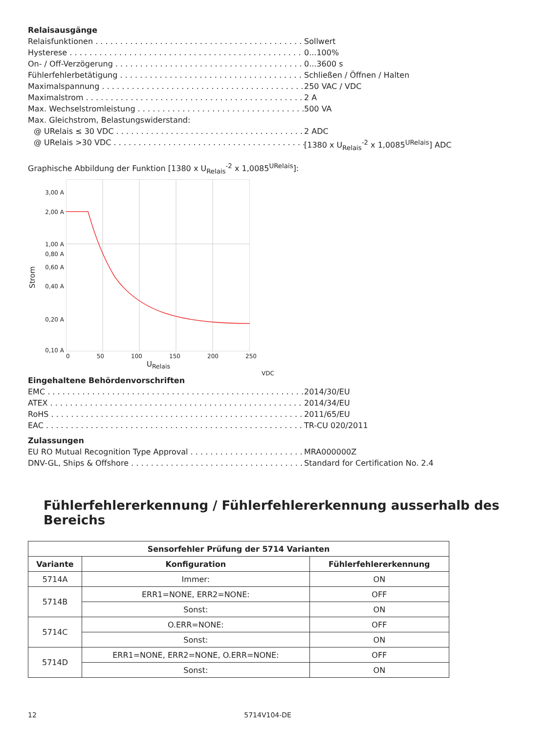Relaisausgänge
Relaisfunktionen Sollwert
Hysterese 0...100%
On- / Off-Verzögerung 0...3600 s
Fühlerfehlerbetätigung Schließen / Öffnen / Halten
Maximalspannung 250 VAC / VDC
Maximalstrom 2 A
Max. Wechselstromleistung 500 VA
Max. Gleichstrom, Belastungswiderstand:
@ URelais ≤ 30 VDC 2 ADC
@ URelais >30 VDC [1380 x U<sub>Relais</sub><sup>-2</sup> x 1,0085<sup>URelais</sup>] ADC
Graphische Abbildung der Funktion [1380 x U<sub>Relais</sub><sup>-2</sup> x 1,0085<sup>URelais</sup>]:
Strom
3,00 A
2,00 A
1,00 A
0,80 A
0,60 A
0,40 A
0,20 A
0,10 A
0 50 100 150 200 250
U<sub>Relais</sub>
VDC
Eingehaltene Behördenvorschriften
EMC 2014/30/EU
ATEX 2014/34/EU
RoHS 2011/65/EU
EAC TR-CU 020/2011
Zulassungen
EU RO Mutual Recognition Type Approval MRA000000Z
DNV-GL, Ships & Offshore Standard for Certification No. 2.4
Fühlerfehlererkennung / Fühlerfehlererkennung ausserhalb des Bereichs
| Sensorfehler Prüfung der 5714 Varianten | | |
| --- | --- | --- |
| Variante | Konfiguration | Fühlerfehlererkennung |
| 5714A | Immer: | ON |
| 5714B | ERR1=NONE, ERR2=NONE: | OFF |
| | Sonst: | ON |
| 5714C | O.ERR=NONE: | OFF |
| | Sonst: | ON |
| 5714D | ERR1=NONE, ERR2=NONE, O.ERR=NONE: | OFF |
| | Sonst: | ON |
12 5714V104-DE